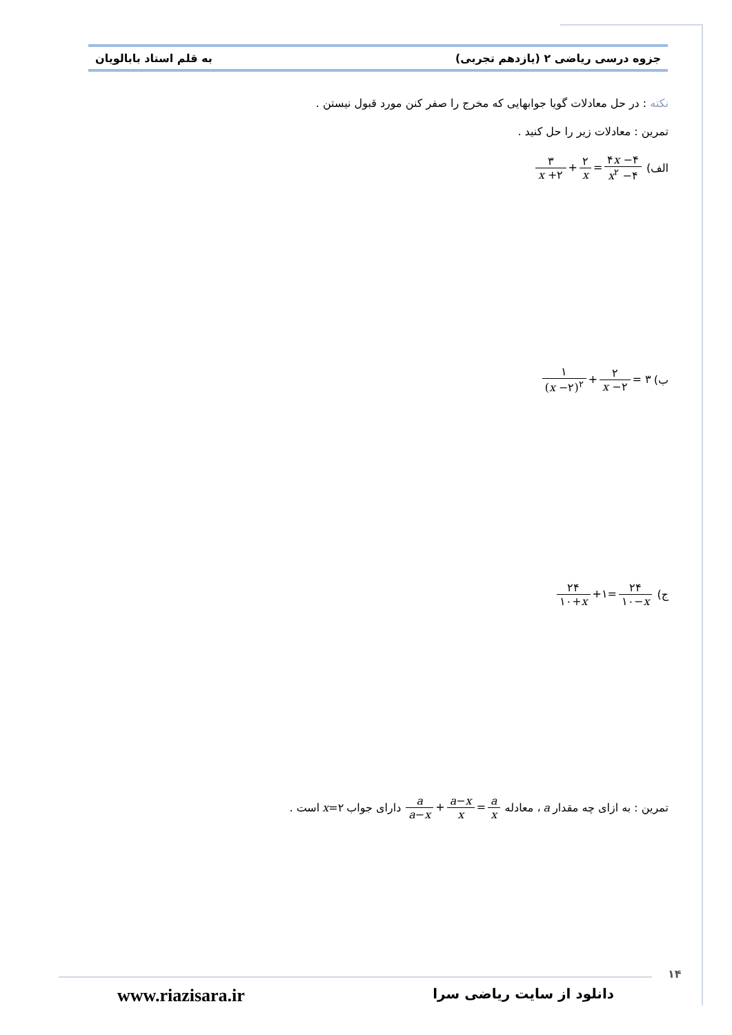جزوه درسی ریاضی ۲ (یازدهم تجربی) به قلم استاد بابالویان
نکته : در حل معادلات گویا جوابهایی که مخرج را صفر کنن مورد قبول نیستن .
تمرین : معادلات زیر را حل کنید .
الف) ۳ x +۲ + ۲ x = ۴x −۴ x<sup>۲</sup> −۴
ب) ۱ (x −۲)<sup>۲</sup> + ۲ x −۲ = ۳
ج) ۲۴ ۱۰+x +۱= ۲۴ ۱۰−x
تمرین : به ازای چه مقدار a ، معادله a a−x + a−x x = a x دارای جواب x=۲ است .
۱۴
دانلود از سایت ریاضی سرا www.riazisara.ir